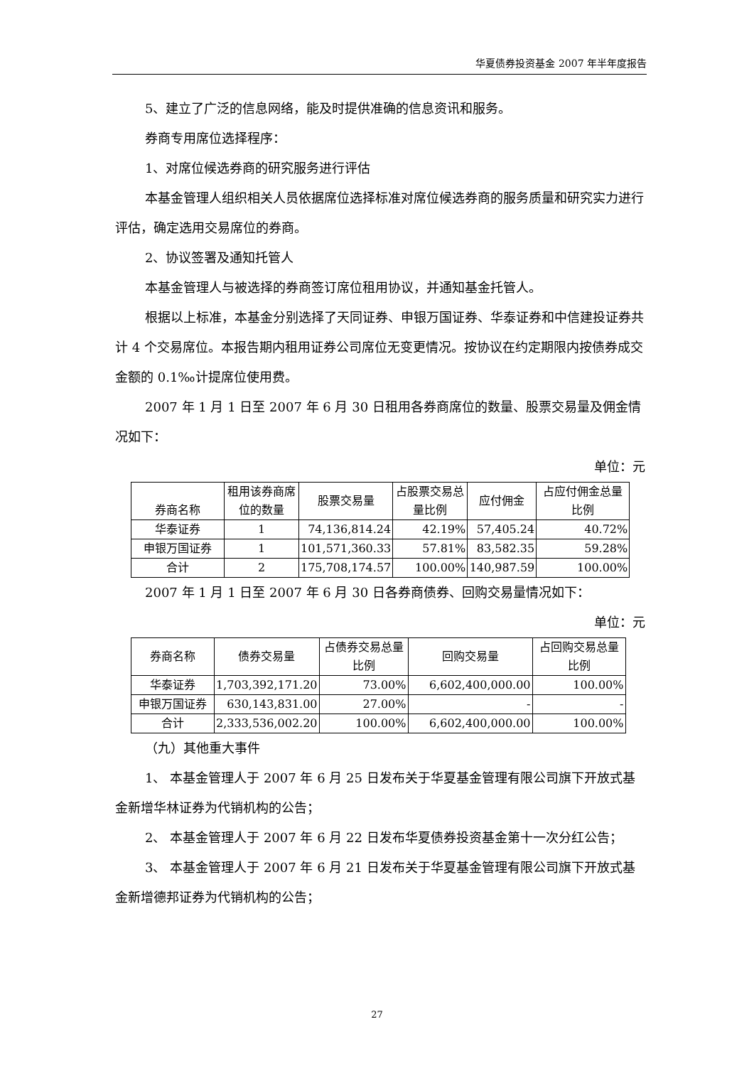华夏债券投资基金 2007 年半年度报告
5、建立了广泛的信息网络，能及时提供准确的信息资讯和服务。
券商专用席位选择程序：
1、对席位候选券商的研究服务进行评估
本基金管理人组织相关人员依据席位选择标准对席位候选券商的服务质量和研究实力进行评估，确定选用交易席位的券商。
2、协议签署及通知托管人
本基金管理人与被选择的券商签订席位租用协议，并通知基金托管人。
根据以上标准，本基金分别选择了天同证券、申银万国证券、华泰证券和中信建投证券共计 4 个交易席位。本报告期内租用证券公司席位无变更情况。按协议在约定期限内按债券成交金额的 0.1‰计提席位使用费。
2007 年 1 月 1 日至 2007 年 6 月 30 日租用各券商席位的数量、股票交易量及佣金情况如下：
单位：元
| 券商名称 | 租用该券商席位的数量 | 股票交易量 | 占股票交易总量比例 | 应付佣金 | 占应付佣金总量比例 |
| --- | --- | --- | --- | --- | --- |
| 华泰证券 | 1 | 74,136,814.24 | 42.19% | 57,405.24 | 40.72% |
| 申银万国证券 | 1 | 101,571,360.33 | 57.81% | 83,582.35 | 59.28% |
| 合计 | 2 | 175,708,174.57 | 100.00% | 140,987.59 | 100.00% |
2007 年 1 月 1 日至 2007 年 6 月 30 日各券商债券、回购交易量情况如下：
单位：元
| 券商名称 | 债券交易量 | 占债券交易总量比例 | 回购交易量 | 占回购交易总量比例 |
| --- | --- | --- | --- | --- |
| 华泰证券 | 1,703,392,171.20 | 73.00% | 6,602,400,000.00 | 100.00% |
| 申银万国证券 | 630,143,831.00 | 27.00% | - | - |
| 合计 | 2,333,536,002.20 | 100.00% | 6,602,400,000.00 | 100.00% |
（九）其他重大事件
1、 本基金管理人于 2007 年 6 月 25 日发布关于华夏基金管理有限公司旗下开放式基金新增华林证券为代销机构的公告；
2、 本基金管理人于 2007 年 6 月 22 日发布华夏债券投资基金第十一次分红公告；
3、 本基金管理人于 2007 年 6 月 21 日发布关于华夏基金管理有限公司旗下开放式基金新增德邦证券为代销机构的公告；
27